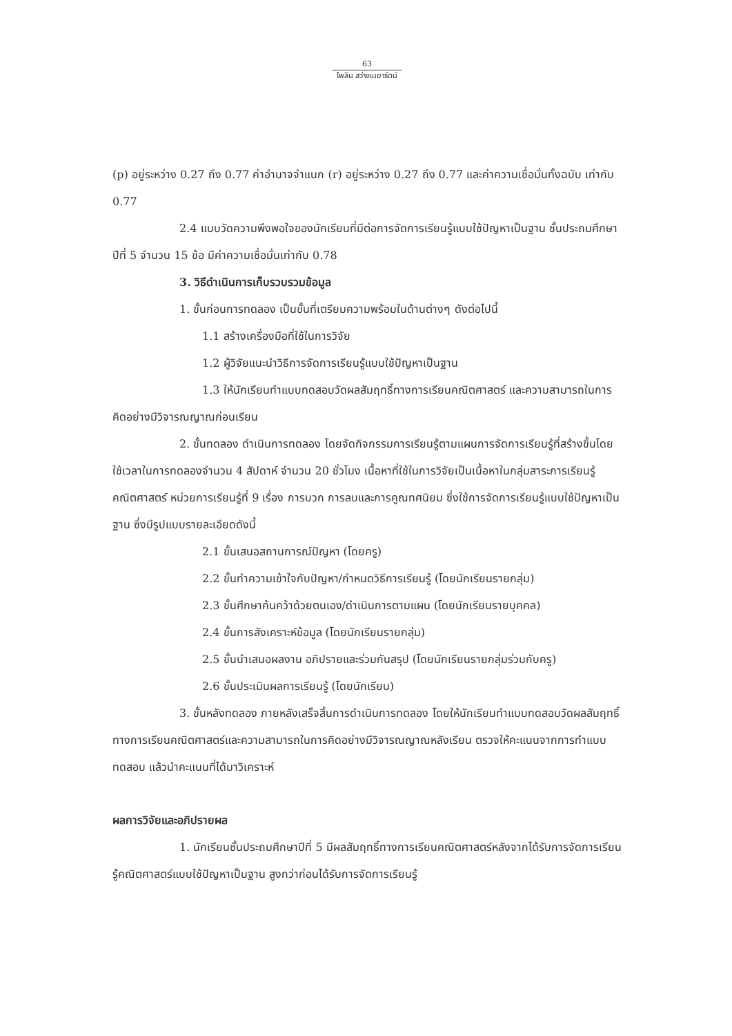63
ไพลิน สว่างเมฆารัตน์
(p) อยู่ระหว่าง 0.27 ถึง 0.77 ค่าอำนาจจำแนก (r) อยู่ระหว่าง 0.27 ถึง 0.77 และค่าความเชื่อมั่นทั้งฉบับ เท่ากับ 0.77
2.4 แบบวัดความพึงพอใจของนักเรียนที่มีต่อการจัดการเรียนรู้แบบใช้ปัญหาเป็นฐาน ชั้นประถมศึกษาปีที่ 5 จำนวน 15 ข้อ มีค่าความเชื่อมั่นเท่ากับ 0.78
3. วิธีดำเนินการเก็บรวบรวมข้อมูล
1. ขั้นก่อนการทดลอง เป็นขั้นที่เตรียมความพร้อมในด้านต่างๆ ดังต่อไปนี้
1.1 สร้างเครื่องมือที่ใช้ในการวิจัย
1.2 ผู้วิจัยแนะนำวิธีการจัดการเรียนรู้แบบใช้ปัญหาเป็นฐาน
1.3 ให้นักเรียนทำแบบทดสอบวัดผลสัมฤทธิ์ทางการเรียนคณิตศาสตร์ และความสามารถในการคิดอย่างมีวิจารณญาณก่อนเรียน
2. ขั้นทดลอง ดำเนินการทดลอง โดยจัดกิจกรรมการเรียนรู้ตามแผนการจัดการเรียนรู้ที่สร้างขึ้นโดยใช้เวลาในการทดลองจำนวน 4 สัปดาห์ จำนวน 20 ชั่วโมง เนื้อหาที่ใช้ในการวิจัยเป็นเนื้อหาในกลุ่มสาระการเรียนรู้คณิตศาสตร์ หน่วยการเรียนรู้ที่ 9 เรื่อง การบวก การลบและการคูณทศนิยม ซึ่งใช้การจัดการเรียนรู้แบบใช้ปัญหาเป็นฐาน ซึ่งมีรูปแบบรายละเอียดดังนี้
2.1 ขั้นเสนอสถานการณ์ปัญหา (โดยครู)
2.2 ขั้นทำความเข้าใจกับปัญหา/กำหนดวิธีการเรียนรู้ (โดยนักเรียนรายกลุ่ม)
2.3 ขั้นศึกษาค้นคว้าด้วยตนเอง/ดำเนินการตามแผน (โดยนักเรียนรายบุคคล)
2.4 ขั้นการสังเคราะห์ข้อมูล (โดยนักเรียนรายกลุ่ม)
2.5 ขั้นนำเสนอผลงาน อภิปรายและร่วมกันสรุป (โดยนักเรียนรายกลุ่มร่วมกับครู)
2.6 ขั้นประเมินผลการเรียนรู้ (โดยนักเรียน)
3. ขั้นหลังทดลอง ภายหลังเสร็จสิ้นการดำเนินการทดลอง โดยให้นักเรียนทำแบบทดสอบวัดผลสัมฤทธิ์ทางการเรียนคณิตศาสตร์และความสามารถในการคิดอย่างมีวิจารณญาณหลังเรียน ตรวจให้คะแนนจากการทำแบบทดสอบ แล้วนำคะแนนที่ได้มาวิเคราะห์
ผลการวิจัยและอภิปรายผล
1. นักเรียนชั้นประถมศึกษาปีที่ 5 มีผลสัมฤทธิ์ทางการเรียนคณิตศาสตร์หลังจากได้รับการจัดการเรียนรู้คณิตศาสตร์แบบใช้ปัญหาเป็นฐาน สูงกว่าก่อนได้รับการจัดการเรียนรู้